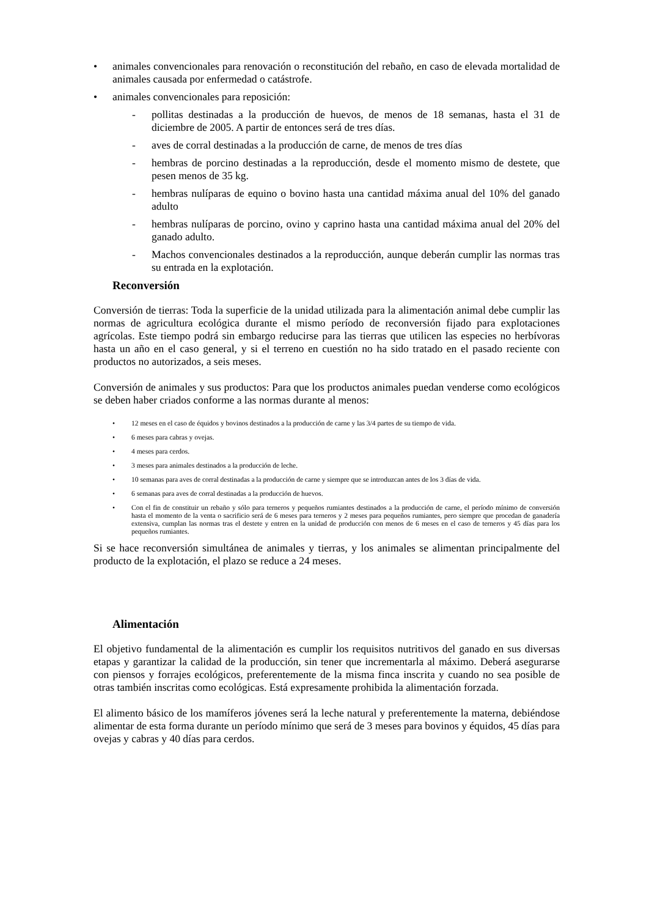• animales convencionales para renovación o reconstitución del rebaño, en caso de elevada mortalidad de animales causada por enfermedad o catástrofe.
• animales convencionales para reposición:
- pollitas destinadas a la producción de huevos, de menos de 18 semanas, hasta el 31 de diciembre de 2005. A partir de entonces será de tres días.
- aves de corral destinadas a la producción de carne, de menos de tres días
- hembras de porcino destinadas a la reproducción, desde el momento mismo de destete, que pesen menos de 35 kg.
- hembras nulíparas de equino o bovino hasta una cantidad máxima anual del 10% del ganado adulto
- hembras nulíparas de porcino, ovino y caprino hasta una cantidad máxima anual del 20% del ganado adulto.
- Machos convencionales destinados a la reproducción, aunque deberán cumplir las normas tras su entrada en la explotación.
Reconversión
Conversión de tierras: Toda la superficie de la unidad utilizada para la alimentación animal debe cumplir las normas de agricultura ecológica durante el mismo período de reconversión fijado para explotaciones agrícolas. Este tiempo podrá sin embargo reducirse para las tierras que utilicen las especies no herbívoras hasta un año en el caso general, y si el terreno en cuestión no ha sido tratado en el pasado reciente con productos no autorizados, a seis meses.
Conversión de animales y sus productos: Para que los productos animales puedan venderse como ecológicos se deben haber criados conforme a las normas durante al menos:
• 12 meses en el caso de équidos y bovinos destinados a la producción de carne y las 3/4 partes de su tiempo de vida.
• 6 meses para cabras y ovejas.
• 4 meses para cerdos.
• 3 meses para animales destinados a la producción de leche.
• 10 semanas para aves de corral destinadas a la producción de carne y siempre que se introduzcan antes de los 3 días de vida.
• 6 semanas para aves de corral destinadas a la producción de huevos.
• Con el fin de constituir un rebaño y sólo para terneros y pequeños rumiantes destinados a la producción de carne, el período mínimo de conversión hasta el momento de la venta o sacrificio será de 6 meses para terneros y 2 meses para pequeños rumiantes, pero siempre que procedan de ganadería extensiva, cumplan las normas tras el destete y entren en la unidad de producción con menos de 6 meses en el caso de terneros y 45 días para los pequeños rumiantes.
Si se hace reconversión simultánea de animales y tierras, y los animales se alimentan principalmente del producto de la explotación, el plazo se reduce a 24 meses.
Alimentación
El objetivo fundamental de la alimentación es cumplir los requisitos nutritivos del ganado en sus diversas etapas y garantizar la calidad de la producción, sin tener que incrementarla al máximo. Deberá asegurarse con piensos y forrajes ecológicos, preferentemente de la misma finca inscrita y cuando no sea posible de otras también inscritas como ecológicas. Está expresamente prohibida la alimentación forzada.
El alimento básico de los mamíferos jóvenes será la leche natural y preferentemente la materna, debiéndose alimentar de esta forma durante un período mínimo que será de 3 meses para bovinos y équidos, 45 días para ovejas y cabras y 40 días para cerdos.